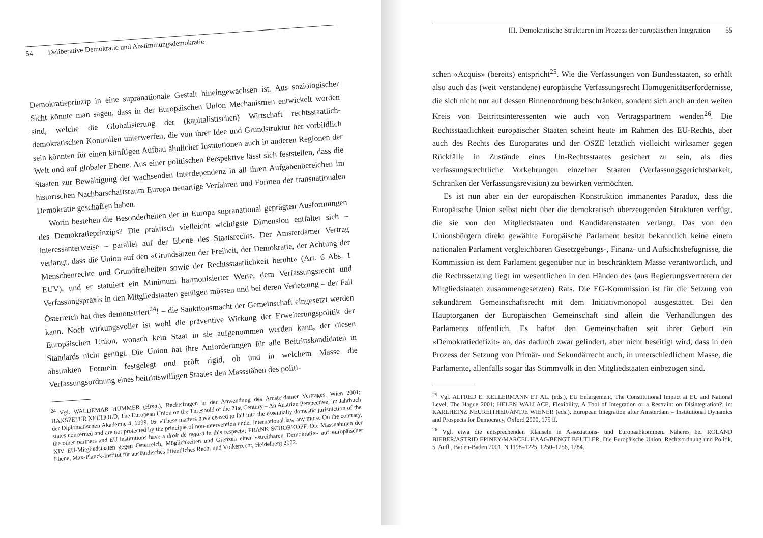54 Deliberative Demokratie und Abstimmungsdemokratie
Demokratieprinzip in eine supranationale Gestalt hineingewachsen ist. Aus soziologischer Sicht könnte man sagen, dass in der Europäischen Union Mechanismen entwickelt worden sind, welche die Globalisierung der (kapitalistischen) Wirtschaft rechtsstaatlich-demokratischen Kontrollen unterwerfen, die von ihrer Idee und Grundstruktur her vorbildlich sein könnten für einen künftigen Aufbau ähnlicher Institutionen auch in anderen Regionen der Welt und auf globaler Ebene. Aus einer politischen Perspektive lässt sich feststellen, dass die Staaten zur Bewältigung der wachsenden Interdependenz in all ihren Aufgabenbereichen im historischen Nachbarschaftsraum Europa neuartige Verfahren und Formen der transnationalen Demokratie geschaffen haben.
Worin bestehen die Besonderheiten der in Europa supranational geprägten Ausformungen des Demokratieprinzips? Die praktisch vielleicht wichtigste Dimension entfaltet sich – interessanterweise – parallel auf der Ebene des Staatsrechts. Der Amsterdamer Vertrag verlangt, dass die Union auf den «Grundsätzen der Freiheit, der Demokratie, der Achtung der Menschenrechte und Grundfreiheiten sowie der Rechtsstaatlichkeit beruht» (Art. 6 Abs. 1 EUV), und er statuiert ein Minimum harmonisierter Werte, dem Verfassungsrecht und Verfassungspraxis in den Mitgliedstaaten genügen müssen und bei deren Verletzung – der Fall Österreich hat dies demonstriert<sup>24</sup>! – die Sanktionsmacht der Gemeinschaft eingesetzt werden kann. Noch wirkungsvoller ist wohl die präventive Wirkung der Erweiterungspolitik der Europäischen Union, wonach kein Staat in sie aufgenommen werden kann, der diesen Standards nicht genügt. Die Union hat ihre Anforderungen für alle Beitrittskandidaten in abstrakten Formeln festgelegt und prüft rigid, ob und in welchem Masse die Verfassungsordnung eines beitrittswilligen Staates den Massstäben des politi-
<sup>24</sup> Vgl. WALDEMAR HUMMER (Hrsg.), Rechtsfragen in der Anwendung des Amsterdamer Vertrages, Wien 2001; HANSPETER NEUHOLD, The European Union on the Threshold of the 21st Century – An Austrian Perspective, in: Jahrbuch der Diplomatischen Akademie 4, 1999, 16: «These matters have ceased to fall into the essentially domestic jurisdiction of the states concerned and are not protected by the principle of non-intervention under international law any more. On the contrary, the other partners and EU institutions have a droit de regard in this respect»; FRANK SCHORKOPF, Die Massnahmen der XIV EU-Mitgliedstaaten gegen Österreich, Möglichkeiten und Grenzen einer «streitbaren Demokratie» auf europäischer Ebene, Max-Planck-Institut für ausländisches öffentliches Recht und Völkerrecht, Heidelberg 2002.
III. Demokratische Strukturen im Prozess der europäischen Integration 55
schen «Acquis» (bereits) entspricht<sup>25</sup>. Wie die Verfassungen von Bundesstaaten, so erhält also auch das (weit verstandene) europäische Verfassungsrecht Homogenitätserfordernisse, die sich nicht nur auf dessen Binnenordnung beschränken, sondern sich auch an den weiten Kreis von Beitrittsinteressenten wie auch von Vertragspartnern wenden<sup>26</sup>. Die Rechtsstaatlichkeit europäischer Staaten scheint heute im Rahmen des EU-Rechts, aber auch des Rechts des Europarates und der OSZE letztlich vielleicht wirksamer gegen Rückfälle in Zustände eines Un-Rechtsstaates gesichert zu sein, als dies verfassungsrechtliche Vorkehrungen einzelner Staaten (Verfassungsgerichtsbarkeit, Schranken der Verfassungsrevision) zu bewirken vermöchten.
Es ist nun aber ein der europäischen Konstruktion immanentes Paradox, dass die Europäische Union selbst nicht über die demokratisch überzeugenden Strukturen verfügt, die sie von den Mitgliedstaaten und Kandidatenstaaten verlangt. Das von den Unionsbürgern direkt gewählte Europäische Parlament besitzt bekanntlich keine einem nationalen Parlament vergleichbaren Gesetzgebungs-, Finanz- und Aufsichtsbefugnisse, die Kommission ist dem Parlament gegenüber nur in beschränktem Masse verantwortlich, und die Rechtssetzung liegt im wesentlichen in den Händen des (aus Regierungsvertretern der Mitgliedstaaten zusammengesetzten) Rats. Die EG-Kommission ist für die Setzung von sekundärem Gemeinschaftsrecht mit dem Initiativmonopol ausgestattet. Bei den Hauptorganen der Europäischen Gemeinschaft sind allein die Verhandlungen des Parlaments öffentlich. Es haftet den Gemeinschaften seit ihrer Geburt ein «Demokratiedefizit» an, das dadurch zwar gelindert, aber nicht beseitigt wird, dass in den Prozess der Setzung von Primär- und Sekundärrecht auch, in unterschiedlichem Masse, die Parlamente, allenfalls sogar das Stimmvolk in den Mitgliedstaaten einbezogen sind.
<sup>25</sup> Vgl. ALFRED E. KELLERMANN ET AL. (eds.), EU Enlargement, The Constitutional Impact at EU and National Level, The Hague 2001; HELEN WALLACE, Flexibility, A Tool of Integration or a Restraint on Disintegration?, in: KARLHEINZ NEUREITHER/ANTJE WIENER (eds.), European Integration after Amsterdam – Institutional Dynamics and Prospects for Democracy, Oxford 2000, 175 ff.
<sup>26</sup> Vgl. etwa die entsprechenden Klauseln in Assoziations- und Europaabkommen. Näheres bei ROLAND BIEBER/ASTRID EPINEY/MARCEL HAAG/BENGT BEUTLER, Die Europäische Union, Rechtsordnung und Politik, 5. Aufl., Baden-Baden 2001, N 1198–1225, 1250–1256, 1284.